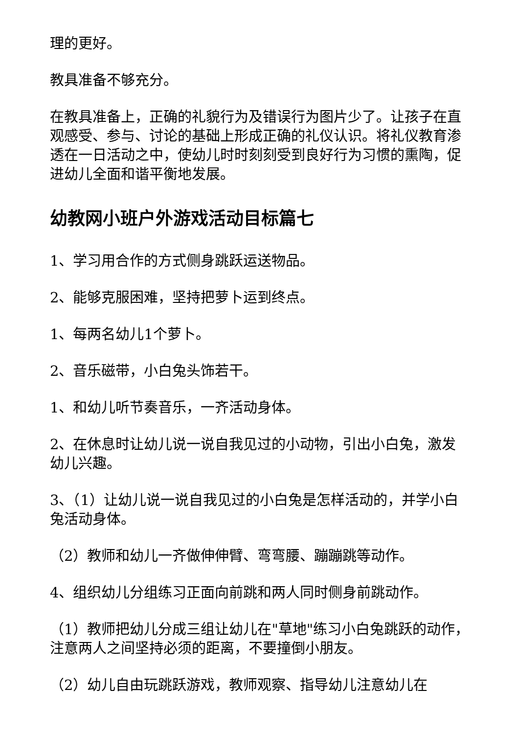理的更好。
教具准备不够充分。
在教具准备上，正确的礼貌行为及错误行为图片少了。让孩子在直观感受、参与、讨论的基础上形成正确的礼仪认识。将礼仪教育渗透在一日活动之中，使幼儿时时刻刻受到良好行为习惯的熏陶，促进幼儿全面和谐平衡地发展。
幼教网小班户外游戏活动目标篇七
1、学习用合作的方式侧身跳跃运送物品。
2、能够克服困难，坚持把萝卜运到终点。
1、每两名幼儿1个萝卜。
2、音乐磁带，小白兔头饰若干。
1、和幼儿听节奏音乐，一齐活动身体。
2、在休息时让幼儿说一说自我见过的小动物，引出小白兔，激发幼儿兴趣。
3、（1）让幼儿说一说自我见过的小白兔是怎样活动的，并学小白兔活动身体。
（2）教师和幼儿一齐做伸伸臂、弯弯腰、蹦蹦跳等动作。
4、组织幼儿分组练习正面向前跳和两人同时侧身前跳动作。
（1）教师把幼儿分成三组让幼儿在"草地"练习小白兔跳跃的动作，注意两人之间坚持必须的距离，不要撞倒小朋友。
（2）幼儿自由玩跳跃游戏，教师观察、指导幼儿注意幼儿在